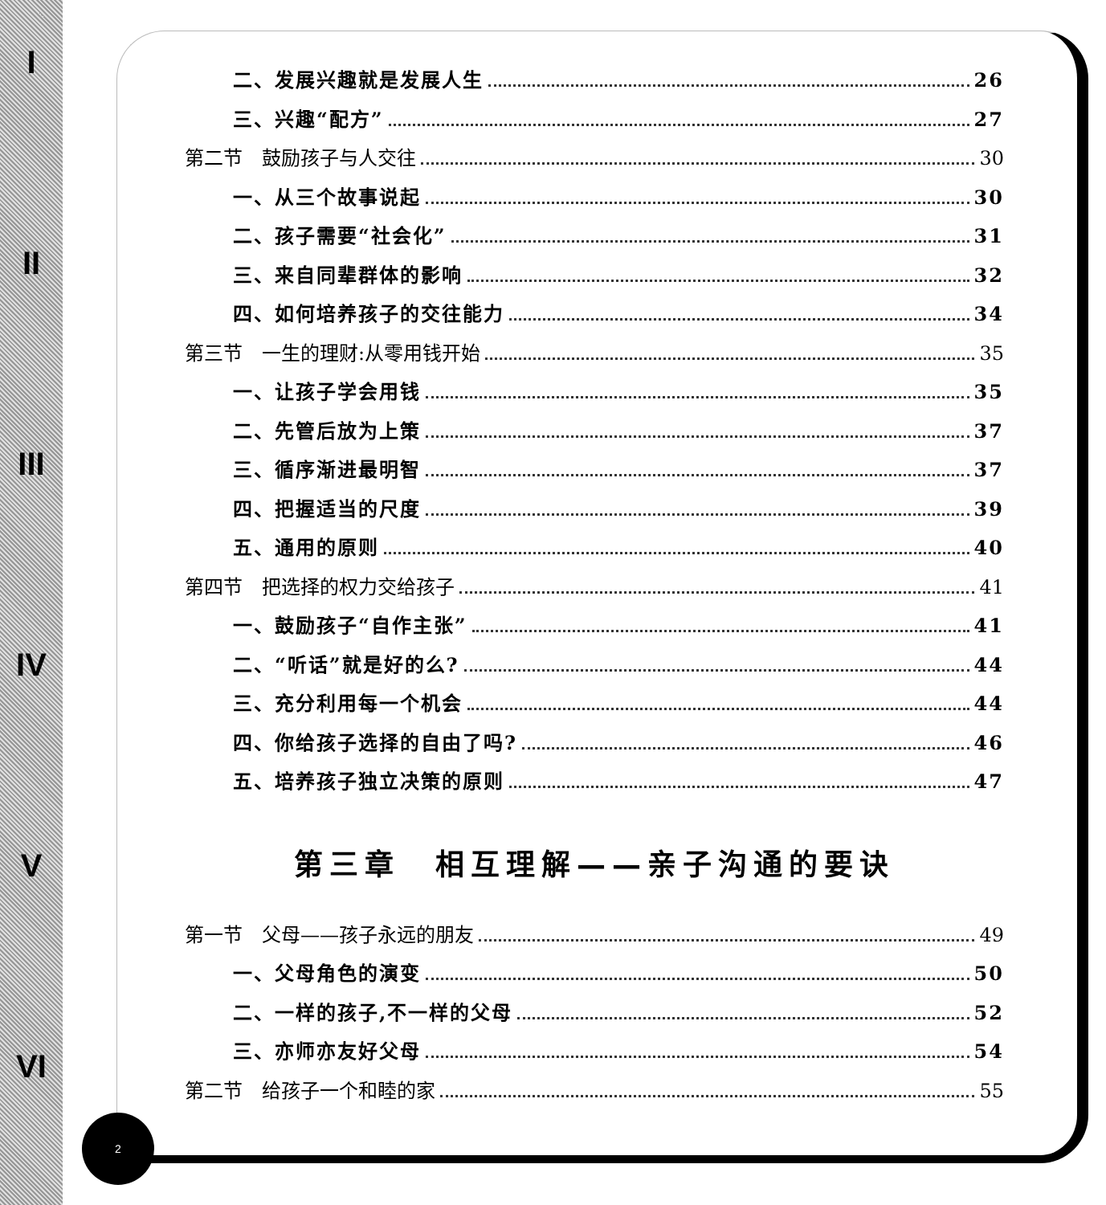I
II
III
IV
V
VI
二、发展兴趣就是发展人生 26
三、兴趣“配方” 27
第二节　鼓励孩子与人交往 30
一、从三个故事说起 30
二、孩子需要“社会化” 31
三、来自同辈群体的影响 32
四、如何培养孩子的交往能力 34
第三节　一生的理财:从零用钱开始 35
一、让孩子学会用钱 35
二、先管后放为上策 37
三、循序渐进最明智 37
四、把握适当的尺度 39
五、通用的原则 40
第四节　把选择的权力交给孩子 41
一、鼓励孩子“自作主张” 41
二、“听话”就是好的么? 44
三、充分利用每一个机会 44
四、你给孩子选择的自由了吗? 46
五、培养孩子独立决策的原则 47
第三章　相互理解——亲子沟通的要诀
第一节　父母——孩子永远的朋友 49
一、父母角色的演变 50
二、一样的孩子,不一样的父母 52
三、亦师亦友好父母 54
第二节　给孩子一个和睦的家 55
2